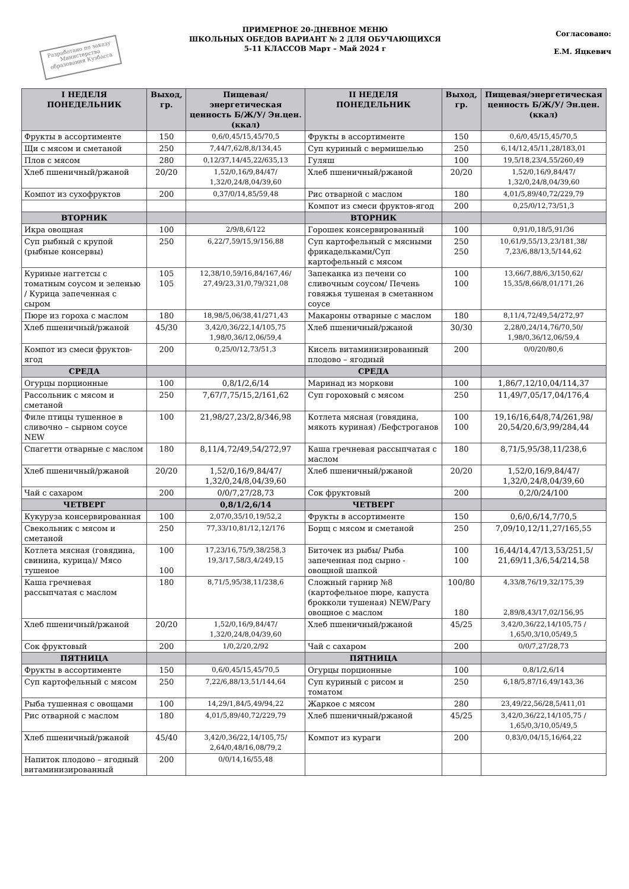Разработано по заказу Министерства образования Кузбасса
ПРИМЕРНОЕ 20-ДНЕВНОЕ МЕНЮ
ШКОЛЬНЫХ ОБЕДОВ ВАРИАНТ № 2 ДЛЯ ОБУЧАЮЩИХСЯ
5-11 КЛАССОВ Март – Май 2024 г
Согласовано:
Е.М. Яцкевич
| I НЕДЕЛЯ ПОНЕДЕЛЬНИК | Выход, гр. | Пищевая/энергетическая ценность Б/Ж/У/ Эн.цен.(ккал) | II НЕДЕЛЯ ПОНЕДЕЛЬНИК | Выход, гр. | Пищевая/энергетическая ценность Б/Ж/У/ Эн.цен.(ккал) |
| --- | --- | --- | --- | --- | --- |
| Фрукты в ассортименте | 150 | 0,6/0,45/15,45/70,5 | Фрукты в ассортименте | 150 | 0,6/0,45/15,45/70,5 |
| Щи с мясом и сметаной | 250 | 7,44/7,62/8,8/134,45 | Суп куриный с вермишелью | 250 | 6,14/12,45/11,28/183,01 |
| Плов с мясом | 280 | 0,12/37,14/45,22/635,13 | Гуляш | 100 | 19,5/18,23/4,55/260,49 |
| Хлеб пшеничный/ржаной | 20/20 | 1,52/0,16/9,84/47/ 1,32/0,24/8,04/39,60 | Хлеб пшеничный/ржаной | 20/20 | 1,52/0,16/9,84/47/ 1,32/0,24/8,04/39,60 |
| Компот из сухофруктов | 200 | 0,37/0/14,85/59,48 | Рис отварной с маслом | 180 | 4,01/5,89/40,72/229,79 |
| | | | Компот из смеси фруктов-ягод | 200 | 0,25/0/12,73/51,3 |
| ВТОРНИК | | | ВТОРНИК | | |
| Икра овощная | 100 | 2/9/8,6/122 | Горошек консервированный | 100 | 0,91/0,18/5,91/36 |
| Суп рыбный с крупой (рыбные консервы) | 250 | 6,22/7,59/15,9/156,88 | Суп картофельный с мясными фрикадельками/Суп картофельный с мясом | 250 250 | 10,61/9,55/13,23/181,38/ 7,23/6,88/13,5/144,62 |
| Куриные наггетсы с томатным соусом и зеленью / Курица запеченная с сыром | 105 105 | 12,38/10,59/16,84/167,46/ 27,49/23,31/0,79/321,08 | Запеканка из печени со сливочным соусом/ Печень говяжья тушеная в сметанном соусе | 100 100 | 13,66/7,88/6,3/150,62/ 15,35/8,66/8,01/171,26 |
| Пюре из гороха с маслом | 180 | 18,98/5,06/38,41/271,43 | Макароны отварные с маслом | 180 | 8,11/4,72/49,54/272,97 |
| Хлеб пшеничный/ржаной | 45/30 | 3,42/0,36/22,14/105,75 1,98/0,36/12,06/59,4 | Хлеб пшеничный/ржаной | 30/30 | 2,28/0,24/14,76/70,50/ 1,98/0,36/12,06/59,4 |
| Компот из смеси фруктов-ягод | 200 | 0,25/0/12,73/51,3 | Кисель витаминизированный плодово – ягодный | 200 | 0/0/20/80,6 |
| СРЕДА | | | СРЕДА | | |
| Огурцы порционные | 100 | 0,8/1/2,6/14 | Маринад из моркови | 100 | 1,86/7,12/10,04/114,37 |
| Рассольник с мясом и сметаной | 250 | 7,67/7,75/15,2/161,62 | Суп гороховый с мясом | 250 | 11,49/7,05/17,04/176,4 |
| Филе птицы тушенное в сливочно – сырном соусе NEW | 100 | 21,98/27,23/2,8/346,98 | Котлета мясная (говядина, мякоть куриная) /Бефстроганов | 100 100 | 19,16/16,64/8,74/261,98/ 20,54/20,6/3,99/284,44 |
| Спагетти отварные с маслом | 180 | 8,11/4,72/49,54/272,97 | Каша гречневая рассыпчатая с маслом | 180 | 8,71/5,95/38,11/238,6 |
| Хлеб пшеничный/ржаной | 20/20 | 1,52/0,16/9,84/47/ 1,32/0,24/8,04/39,60 | Хлеб пшеничный/ржаной | 20/20 | 1,52/0,16/9,84/47/ 1,32/0,24/8,04/39,60 |
| Чай с сахаром | 200 | 0/0/7,27/28,73 | Сок фруктовый | 200 | 0,2/0/24/100 |
| ЧЕТВЕРГ | | 0,8/1/2,6/14 | ЧЕТВЕРГ | | |
| Кукуруза консервированная | 100 | 2,07/0,35/10,19/52,2 | Фрукты в ассортименте | 150 | 0,6/0,6/14,7/70,5 |
| Свекольник с мясом и сметаной | 250 | 77,33/10,81/12,12/176 | Борщ с мясом и сметаной | 250 | 7,09/10,12/11,27/165,55 |
| Котлета мясная (говядина, свинина, курица)/ Мясо тушеное | 100 100 | 17,23/16,75/9,38/258,3 19,3/17,58/3,4/249,15 | Биточек из рыбы/ Рыба запеченная под сырно - овощной шапкой | 100 100 | 16,44/14,47/13,53/251,5/ 21,69/11,3/6,54/214,58 |
| Каша гречневая рассыпчатая с маслом | 180 | 8,71/5,95/38,11/238,6 | Сложный гарнир №8 (картофельное пюре, капуста брокколи тушеная) NEW/Рагу овощное с маслом | 100/80 180 | 4,33/8,76/19,32/175,39 2,89/8,43/17,02/156,95 |
| Хлеб пшеничный/ржаной | 20/20 | 1,52/0,16/9,84/47/ 1,32/0,24/8,04/39,60 | Хлеб пшеничный/ржаной | 45/25 | 3,42/0,36/22,14/105,75 / 1,65/0,3/10,05/49,5 |
| Сок фруктовый | 200 | 1/0,2/20,2/92 | Чай с сахаром | 200 | 0/0/7,27/28,73 |
| ПЯТНИЦА | | | ПЯТНИЦА | | |
| Фрукты в ассортименте | 150 | 0,6/0,45/15,45/70,5 | Огурцы порционные | 100 | 0,8/1/2,6/14 |
| Суп картофельный с мясом | 250 | 7,22/6,88/13,51/144,64 | Суп куриный с рисом и томатом | 250 | 6,18/5,87/16,49/143,36 |
| Рыба тушенная с овощами | 100 | 14,29/1,84/5,49/94,22 | Жаркое с мясом | 280 | 23,49/22,56/28,5/411,01 |
| Рис отварной с маслом | 180 | 4,01/5,89/40,72/229,79 | Хлеб пшеничный/ржаной | 45/25 | 3,42/0,36/22,14/105,75 / 1,65/0,3/10,05/49,5 |
| Хлеб пшеничный/ржаной | 45/40 | 3,42/0,36/22,14/105,75/ 2,64/0,48/16,08/79,2 | Компот из кураги | 200 | 0,83/0,04/15,16/64,22 |
| Напиток плодово – ягодный витаминизированный | 200 | 0/0/14,16/55,48 | | | |